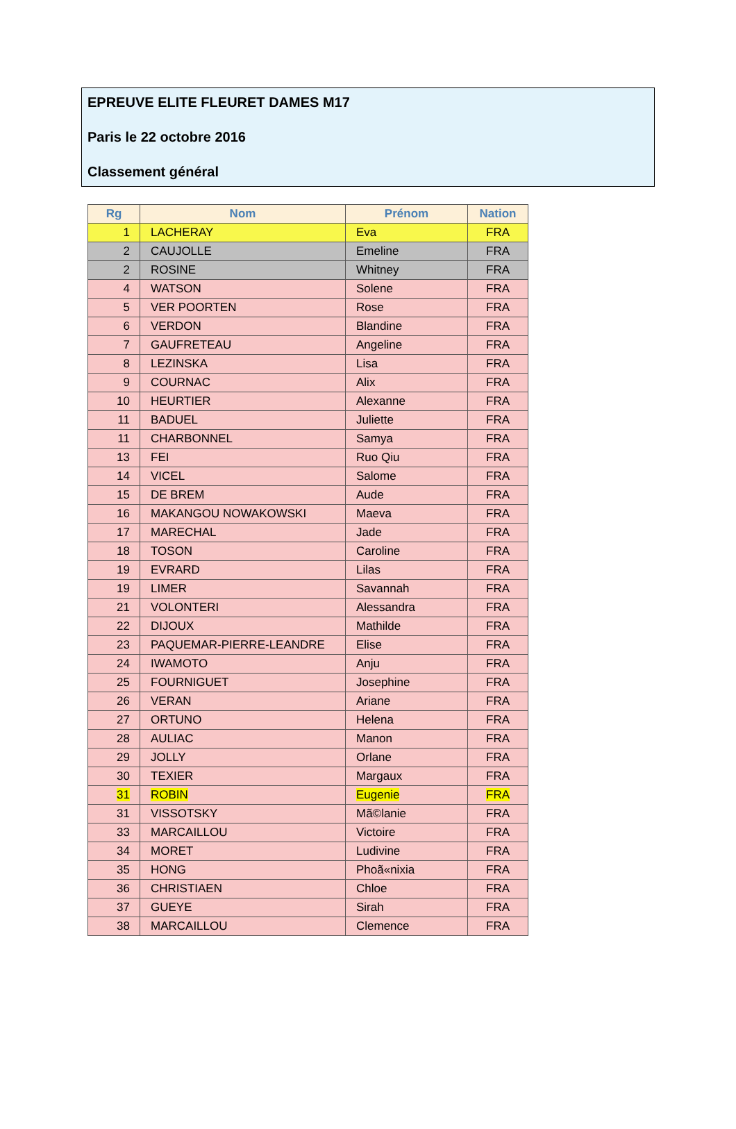EPREUVE ELITE FLEURET DAMES M17
Paris le 22 octobre 2016
Classement général
| Rg | Nom | Prénom | Nation |
| --- | --- | --- | --- |
| 1 | LACHERAY | Eva | FRA |
| 2 | CAUJOLLE | Emeline | FRA |
| 2 | ROSINE | Whitney | FRA |
| 4 | WATSON | Solene | FRA |
| 5 | VER POORTEN | Rose | FRA |
| 6 | VERDON | Blandine | FRA |
| 7 | GAUFRETEAU | Angeline | FRA |
| 8 | LEZINSKA | Lisa | FRA |
| 9 | COURNAC | Alix | FRA |
| 10 | HEURTIER | Alexanne | FRA |
| 11 | BADUEL | Juliette | FRA |
| 11 | CHARBONNEL | Samya | FRA |
| 13 | FEI | Ruo Qiu | FRA |
| 14 | VICEL | Salome | FRA |
| 15 | DE BREM | Aude | FRA |
| 16 | MAKANGOU NOWAKOWSKI | Maeva | FRA |
| 17 | MARECHAL | Jade | FRA |
| 18 | TOSON | Caroline | FRA |
| 19 | EVRARD | Lilas | FRA |
| 19 | LIMER | Savannah | FRA |
| 21 | VOLONTERI | Alessandra | FRA |
| 22 | DIJOUX | Mathilde | FRA |
| 23 | PAQUEMAR-PIERRE-LEANDRE | Elise | FRA |
| 24 | IWAMOTO | Anju | FRA |
| 25 | FOURNIGUET | Josephine | FRA |
| 26 | VERAN | Ariane | FRA |
| 27 | ORTUNO | Helena | FRA |
| 28 | AULIAC | Manon | FRA |
| 29 | JOLLY | Orlane | FRA |
| 30 | TEXIER | Margaux | FRA |
| 31 | ROBIN | Eugenie | FRA |
| 31 | VISSOTSKY | Mã©lanie | FRA |
| 33 | MARCAILLOU | Victoire | FRA |
| 34 | MORET | Ludivine | FRA |
| 35 | HONG | Phoã«nixia | FRA |
| 36 | CHRISTIAEN | Chloe | FRA |
| 37 | GUEYE | Sirah | FRA |
| 38 | MARCAILLOU | Clemence | FRA |